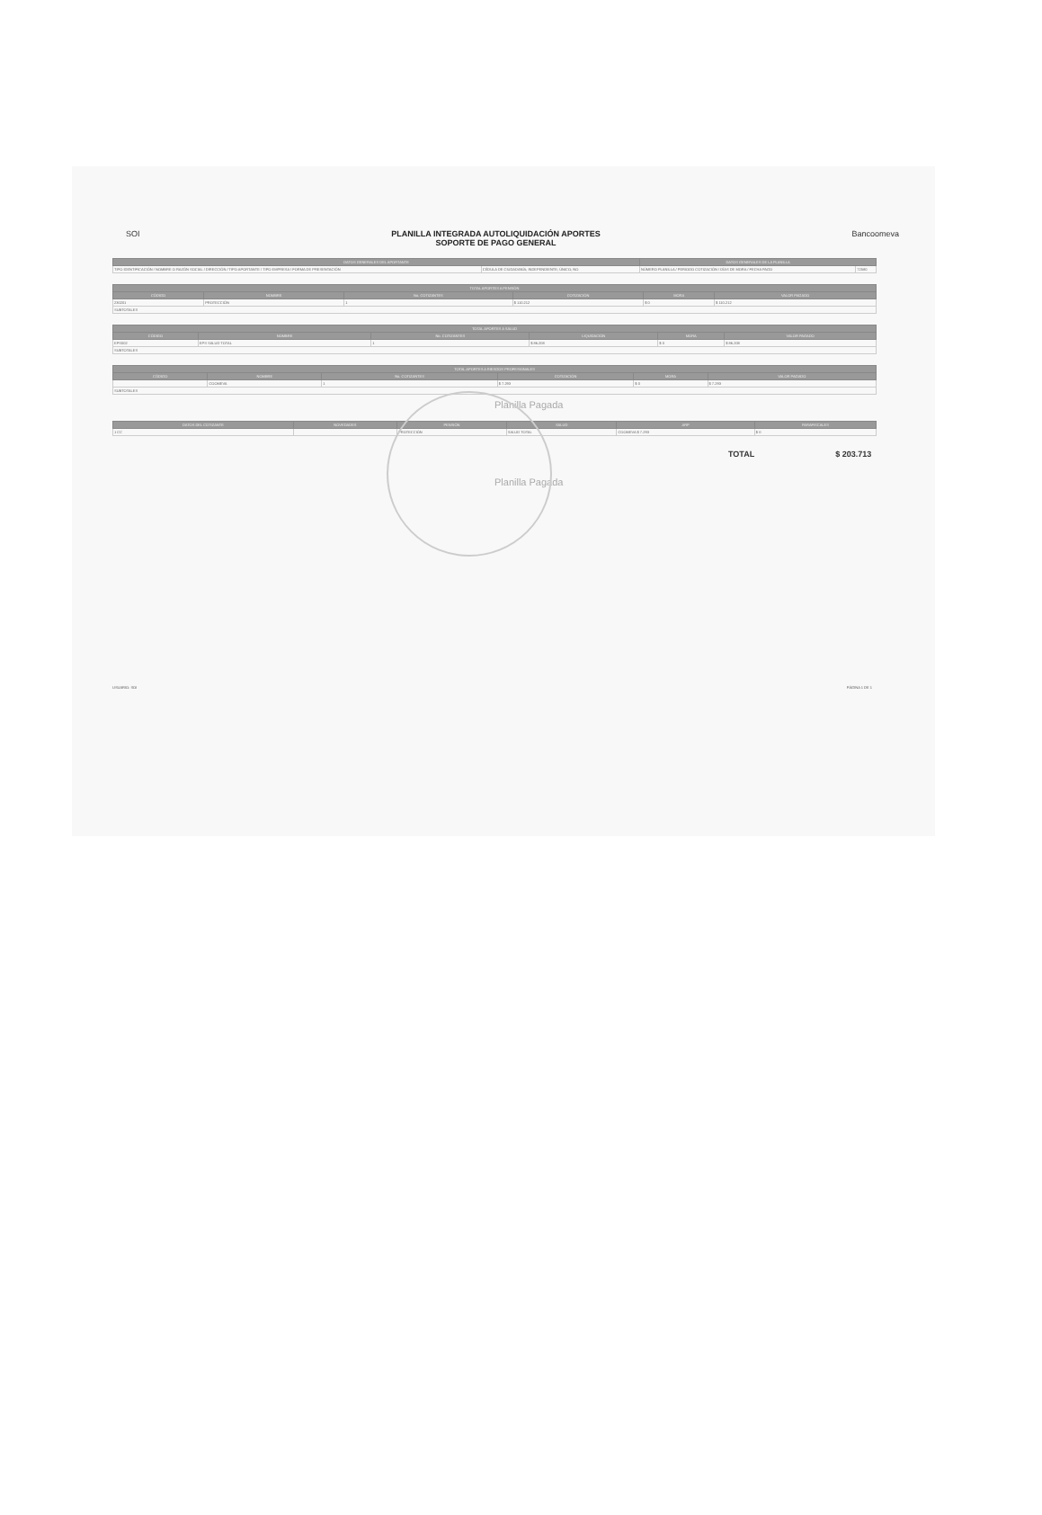SOI PLANILLA INTEGRADA AUTOLIQUIDACIÓN APORTES
SOPORTE DE PAGO GENERAL
Bancoomeva
| DATOS GENERALES DEL APORTANTE | | DATOS GENERALES DE LA PLANILLA | |
| --- | --- | --- | --- |
| TIPO IDENTIFICACIÓN / NOMBRE O RAZÓN SOCIAL / DIRECCIÓN / TIPO APORTANTE / TIPO EMPRESA / FORMA DE PRESENTACIÓN | CÉDULA DE CIUDADANÍA; INDEPENDIENTE; ÚNICO; NO | NÚMERO PLANILLA / PERIODO COTIZACIÓN / DÍAS DE MORA / FECHA PAGO | 72580 |
| TOTAL APORTES A PENSIÓN | | | | | |
| --- | --- | --- | --- | --- | --- |
| CÓDIGO | NOMBRE | No. COTIZANTES | COTIZACIÓN | MORA | VALOR PAGADO |
| 230201 | PROTECCIÓN | 1 | $ 110.212 | $ 0 | $ 110.212 |
| SUBTOTALES | | | | | |
| TOTAL APORTES A SALUD | | | | | |
| --- | --- | --- | --- | --- | --- |
| CÓDIGO | NOMBRE | No. COTIZANTES | LIQUIDACIÓN | MORA | VALOR PAGADO |
| EPS002 | EPS SALUD TOTAL | 1 | $ 86.208 | $ 0 | $ 86.208 |
| SUBTOTALES | | | | | |
| TOTAL APORTES A RIESGOS PROFESIONALES | | | | | |
| --- | --- | --- | --- | --- | --- |
| CÓDIGO | NOMBRE | No. COTIZANTES | COTIZACIÓN | MORA | VALOR PAGADO |
| | COOMEVA | 1 | $ 7.293 | $ 0 | $ 7.293 |
| SUBTOTALES | | | | | |
Planilla Pagada
| DATOS DEL COTIZANTE | NOVEDADES | PENSIÓN | SALUD | ARP | PARAFISCALES |
| --- | --- | --- | --- | --- | --- |
| 1 CC | | PROTECCIÓN | SALUD TOTAL | COOMEVA $ 7.293 | $ 0 |
TOTAL $ 203.713
Planilla Pagada
USUARIO: SOI PÁGINA 1 DE 1